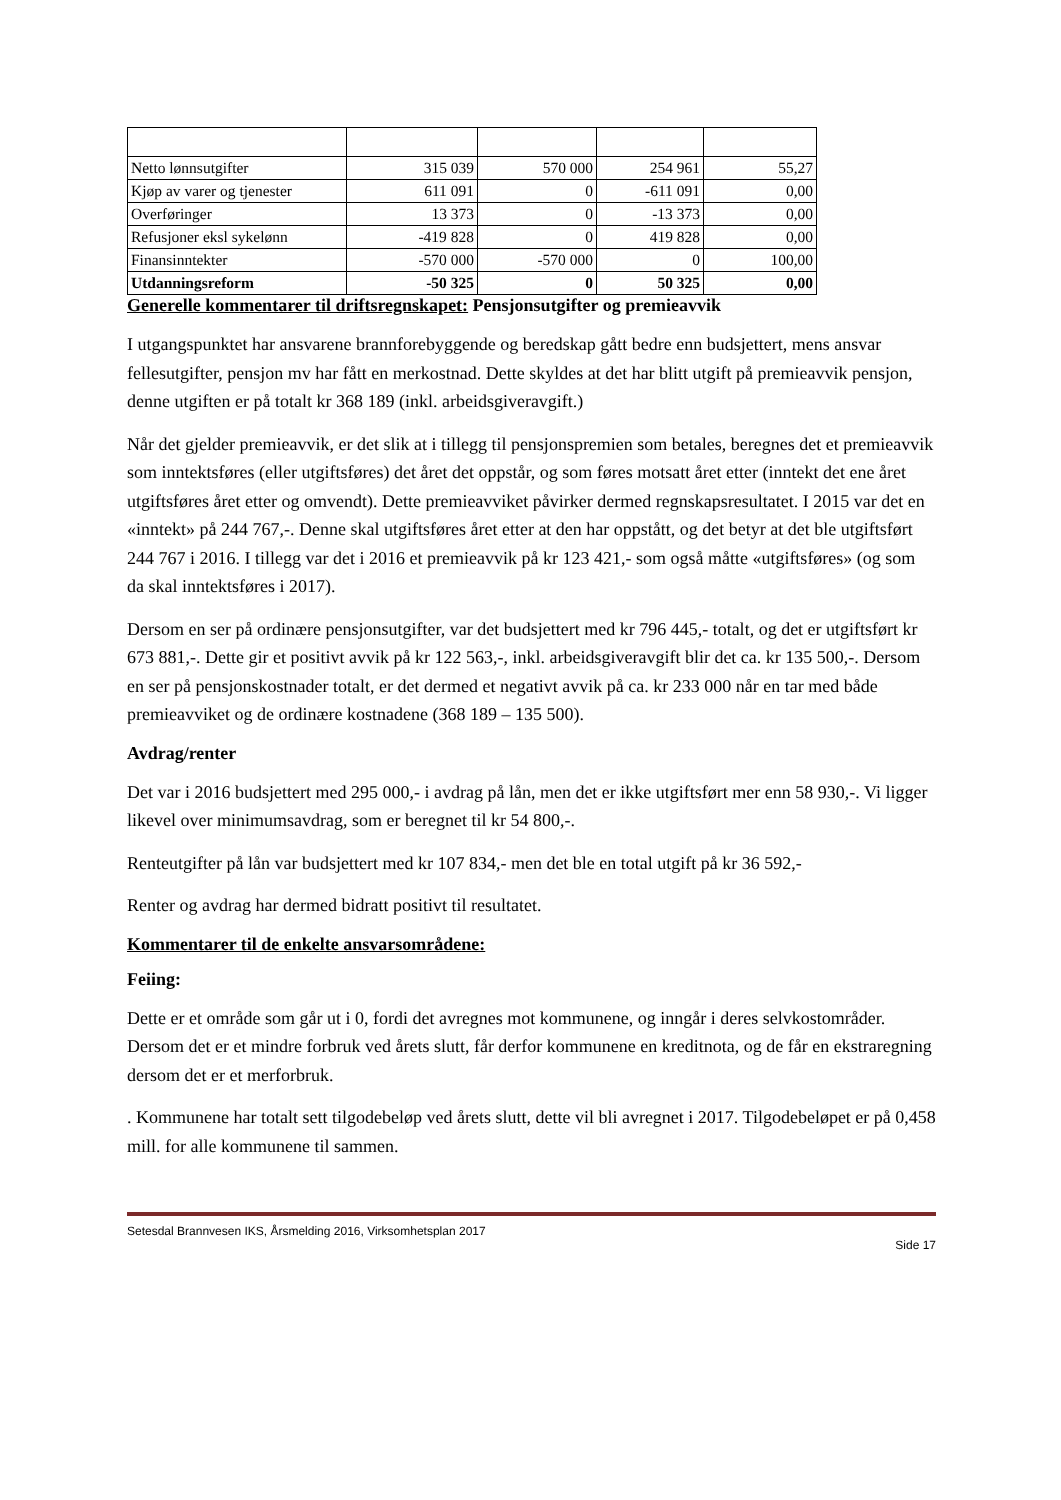| Netto lønnsutgifter | 315 039 | 570 000 | 254 961 | 55,27 |
| Kjøp av varer og tjenester | 611 091 | 0 | -611 091 | 0,00 |
| Overføringer | 13 373 | 0 | -13 373 | 0,00 |
| Refusjoner eksl sykelønn | -419 828 | 0 | 419 828 | 0,00 |
| Finansinntekter | -570 000 | -570 000 | 0 | 100,00 |
| Utdanningsreform | -50 325 | 0 | 50 325 | 0,00 |
Generelle kommentarer til driftsregnskapet: Pensjonsutgifter og premieavvik
I utgangspunktet har ansvarene brannforebyggende og beredskap gått bedre enn budsjettert, mens ansvar fellesutgifter, pensjon mv har fått en merkostnad. Dette skyldes at det har blitt utgift på premieavvik pensjon, denne utgiften er på totalt kr 368 189 (inkl. arbeidsgiveravgift.)
Når det gjelder premieavvik, er det slik at i tillegg til pensjonspremien som betales, beregnes det et premieavvik som inntektsføres (eller utgiftsføres) det året det oppstår, og som føres motsatt året etter (inntekt det ene året utgiftsføres året etter og omvendt). Dette premieavviket påvirker dermed regnskapsresultatet. I 2015 var det en «inntekt» på 244 767,-. Denne skal utgiftsføres året etter at den har oppstått, og det betyr at det ble utgiftsført 244 767 i 2016. I tillegg var det i 2016 et premieavvik på kr 123 421,- som også måtte «utgiftsføres» (og som da skal inntektsføres i 2017).
Dersom en ser på ordinære pensjonsutgifter, var det budsjettert med kr 796 445,- totalt, og det er utgiftsført kr 673 881,-. Dette gir et positivt avvik på kr 122 563,-, inkl. arbeidsgiveravgift blir det ca. kr 135 500,-. Dersom en ser på pensjonskostnader totalt, er det dermed et negativt avvik på ca. kr 233 000 når en tar med både premieavviket og de ordinære kostnadene (368 189 – 135 500).
Avdrag/renter
Det var i 2016 budsjettert med 295 000,- i avdrag på lån, men det er ikke utgiftsført mer enn 58 930,-. Vi ligger likevel over minimumsavdrag, som er beregnet til kr 54 800,-.
Renteutgifter på lån var budsjettert med kr 107 834,- men det ble en total utgift på kr 36 592,-
Renter og avdrag har dermed bidratt positivt til resultatet.
Kommentarer til de enkelte ansvarsområdene:
Feiing:
Dette er et område som går ut i 0, fordi det avregnes mot kommunene, og inngår i deres selvkostområder. Dersom det er et mindre forbruk ved årets slutt, får derfor kommunene en kreditnota, og de får en ekstraregning dersom det er et merforbruk.
. Kommunene har totalt sett tilgodebeløp ved årets slutt, dette vil bli avregnet i 2017. Tilgodebeløpet er på 0,458 mill. for alle kommunene til sammen.
Setesdal Brannvesen IKS, Årsmelding 2016, Virksomhetsplan 2017
Side 17